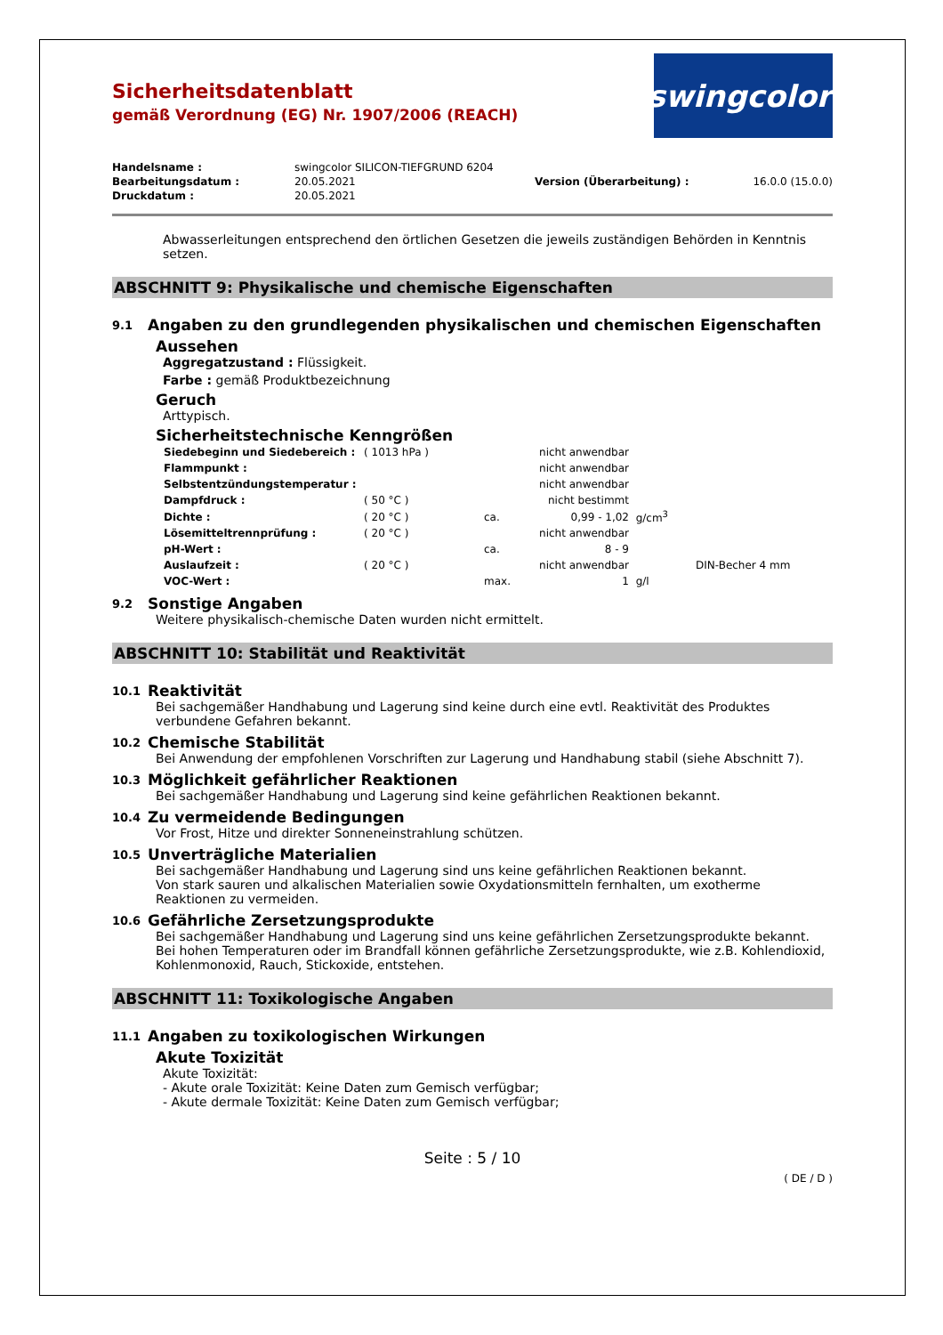Sicherheitsdatenblatt
gemäß Verordnung (EG) Nr. 1907/2006 (REACH)
swingcolor<sup>®</sup>
| Handelsname : | swingcolor SILICON-TIEFGRUND 6204 | | |
| Bearbeitungsdatum : | 20.05.2021 | Version (Überarbeitung) : | 16.0.0 (15.0.0) |
| Druckdatum : | 20.05.2021 | | |
Abwasserleitungen entsprechend den örtlichen Gesetzen die jeweils zuständigen Behörden in Kenntnis setzen.
ABSCHNITT 9: Physikalische und chemische Eigenschaften
9.1 Angaben zu den grundlegenden physikalischen und chemischen Eigenschaften
Aussehen
Aggregatzustand : Flüssigkeit.
Farbe : gemäß Produktbezeichnung
Geruch
Arttypisch.
Sicherheitstechnische Kenngrößen
| Siedebeginn und Siedebereich : | ( 1013 hPa ) | | nicht anwendbar | | |
| Flammpunkt : | | | nicht anwendbar | | |
| Selbstentzündungstemperatur : | | | nicht anwendbar | | |
| Dampfdruck : | ( 50 °C ) | | nicht bestimmt | | |
| Dichte : | ( 20 °C ) | ca. | 0,99 - 1,02 | g/cm<sup>3</sup> | |
| Lösemitteltrennprüfung : | ( 20 °C ) | | nicht anwendbar | | |
| pH-Wert : | | ca. | 8 - 9 | | |
| Auslaufzeit : | ( 20 °C ) | | nicht anwendbar | | DIN-Becher 4 mm |
| VOC-Wert : | | max. | 1 | g/l | |
9.2 Sonstige Angaben
Weitere physikalisch-chemische Daten wurden nicht ermittelt.
ABSCHNITT 10: Stabilität und Reaktivität
10.1 Reaktivität
Bei sachgemäßer Handhabung und Lagerung sind keine durch eine evtl. Reaktivität des Produktes verbundene Gefahren bekannt.
10.2 Chemische Stabilität
Bei Anwendung der empfohlenen Vorschriften zur Lagerung und Handhabung stabil (siehe Abschnitt 7).
10.3 Möglichkeit gefährlicher Reaktionen
Bei sachgemäßer Handhabung und Lagerung sind keine gefährlichen Reaktionen bekannt.
10.4 Zu vermeidende Bedingungen
Vor Frost, Hitze und direkter Sonneneinstrahlung schützen.
10.5 Unverträgliche Materialien
Bei sachgemäßer Handhabung und Lagerung sind uns keine gefährlichen Reaktionen bekannt.
Von stark sauren und alkalischen Materialien sowie Oxydationsmitteln fernhalten, um exotherme Reaktionen zu vermeiden.
10.6 Gefährliche Zersetzungsprodukte
Bei sachgemäßer Handhabung und Lagerung sind uns keine gefährlichen Zersetzungsprodukte bekannt.
Bei hohen Temperaturen oder im Brandfall können gefährliche Zersetzungsprodukte, wie z.B. Kohlendioxid, Kohlenmonoxid, Rauch, Stickoxide, entstehen.
ABSCHNITT 11: Toxikologische Angaben
11.1 Angaben zu toxikologischen Wirkungen
Akute Toxizität
Akute Toxizität:
- Akute orale Toxizität: Keine Daten zum Gemisch verfügbar;
- Akute dermale Toxizität: Keine Daten zum Gemisch verfügbar;
Seite : 5 / 10
( DE / D )